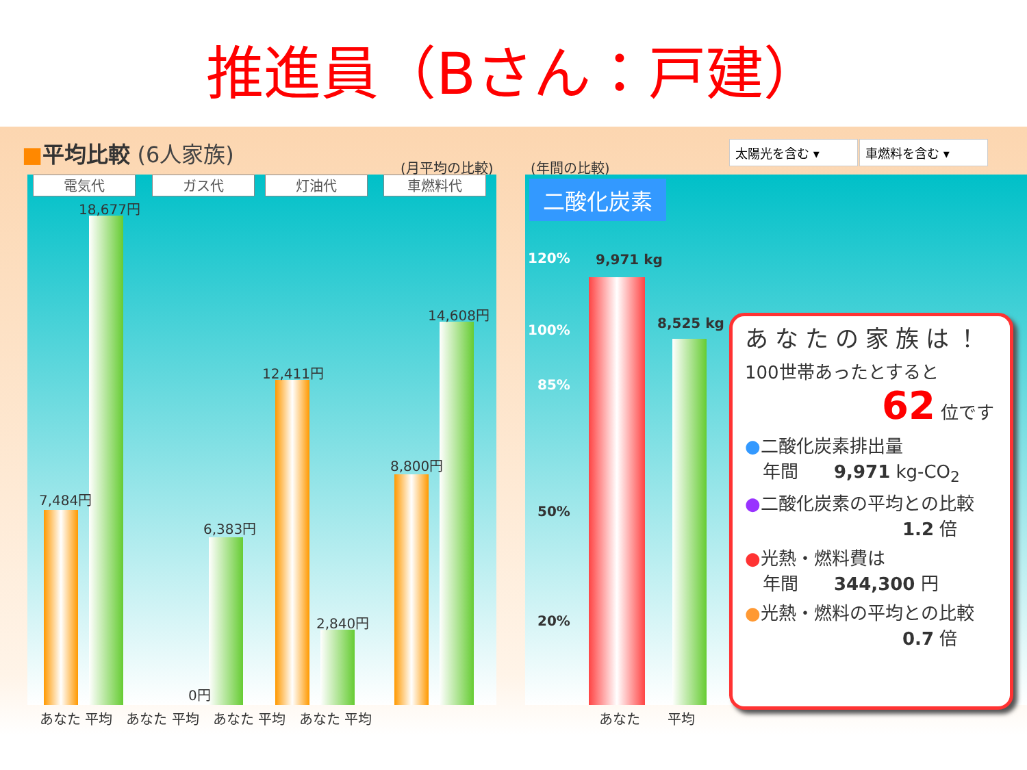推進員（Bさん：戸建）
■平均比較 (6人家族)
(月平均の比較) (年間の比較)
太陽光を含む ▾ 車燃料を含む ▾
電気代 ガス代 灯油代 車燃料代
18,677円
7,484円
6,383円
0円
12,411円
2,840円
8,800円
14,608円
あなた 平均　あなた 平均　あなた 平均　あなた 平均
二酸化炭素
120%
100%
85%
50%
20%
9,971 kg
8,525 kg
あなた　　平均
あなたの家族は！
100世帯あったとすると
62 位です
●二酸化炭素排出量
　年間　　9,971 kg-CO<sub>2</sub>
●二酸化炭素の平均との比較
1.2 倍
●光熱・燃料費は
　年間　　344,300 円
●光熱・燃料の平均との比較
0.7 倍